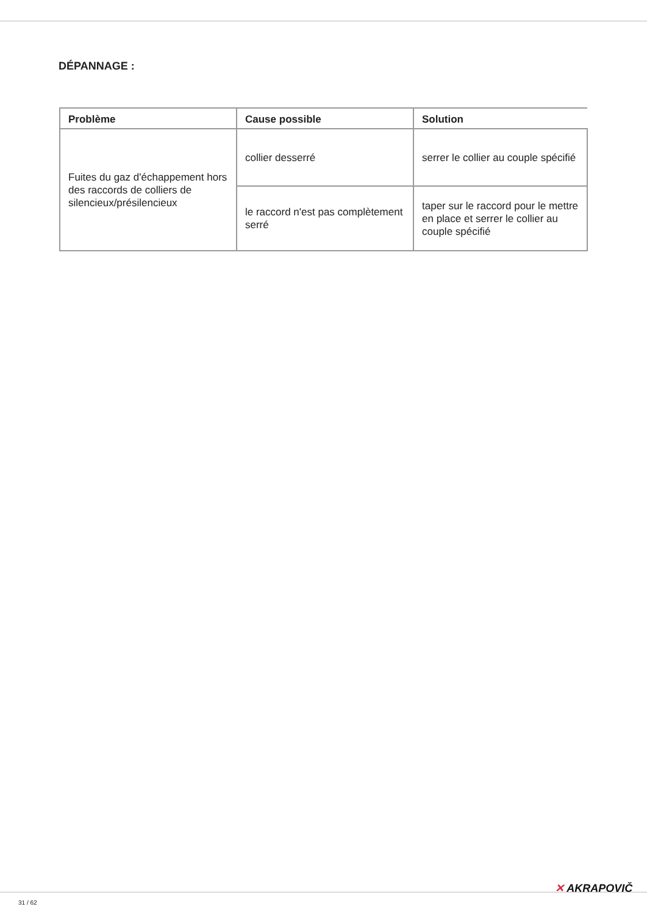DÉPANNAGE :
| Problème | Cause possible | Solution |
| --- | --- | --- |
| Fuites du gaz d'échappement hors des raccords de colliers de silencieux/présilencieux | collier desserré | serrer le collier au couple spécifié |
| | le raccord n'est pas complètement serré | taper sur le raccord pour le mettre en place et serrer le collier au couple spécifié |
✕ AKRAPOVIČ
31 / 62